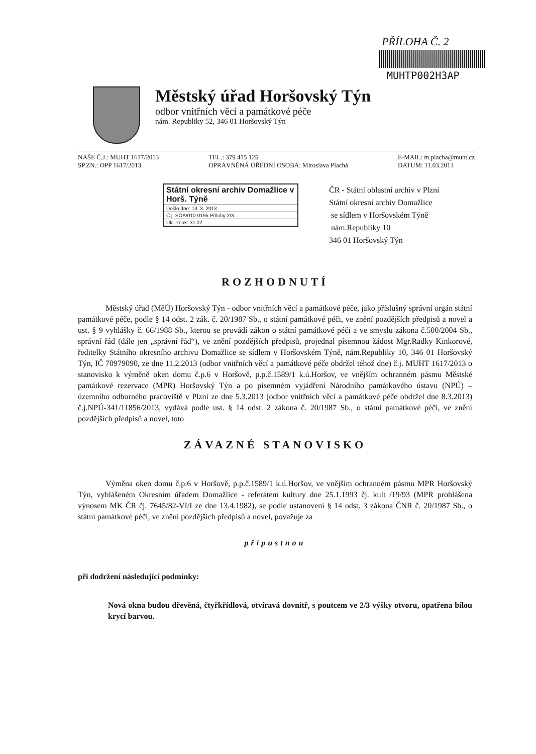PŘÍLOHA Č. 2
MUHTP002H3AP
Městský úřad Horšovský Týn
odbor vnitřních věcí a památkové péče
nám. Republiky 52, 346 01 Horšovský Týn
NAŠE Č.J.: MUHT 1617/2013
SP.ZN.: OPP 1617/2013
TEL.: 379 415 125
OPRÁVNĚNÁ ÚŘEDNÍ OSOBA: Miroslava Plachá
E-MAIL: m.placha@muht.cz
DATUM: 11.03.2013
Státní okresní archiv Domažlice v Horš. Týně
Došlo dne: 13. 3. 2013
Č.j. SOA/010-0195 Přílohy 2/3
Ukl. znak: 31.02
ČR - Státní oblastní archiv v Plzni
Státní okresní archiv Domažlice
se sídlem v Horšovském Týně
nám.Republiky 10
346 01 Horšovský Týn
ROZHODNUTÍ
Městský úřad (MěÚ) Horšovský Týn - odbor vnitřních věcí a památkové péče, jako příslušný správní orgán státní památkové péče, podle § 14 odst. 2 zák. č. 20/1987 Sb., o státní památkové péči, ve znění pozdějších předpisů a novel a ust. § 9 vyhlášky č. 66/1988 Sb., kterou se provádí zákon o státní památkové péči a ve smyslu zákona č.500/2004 Sb., správní řád (dále jen „správní řád“), ve znění pozdějších předpisů, projednal písemnou žádost Mgr.Radky Kinkorové, ředitelky Státního okresního archivu Domažlice se sídlem v Horšovském Týně, nám.Republiky 10, 346 01 Horšovský Týn, IČ 70979090, ze dne 11.2.2013 (odbor vnitřních věcí a památkové péče obdržel téhož dne) č.j. MUHT 1617/2013 o stanovisko k výměně oken domu č.p.6 v Horšově, p.p.č.1589/1 k.ú.Horšov, ve vnějším ochranném pásmu Městské památkové rezervace (MPR) Horšovský Týn a po písemném vyjádření Národního památkového ústavu (NPÚ) – územního odborného pracoviště v Plzni ze dne 5.3.2013 (odbor vnitřních věcí a památkové péče obdržel dne 8.3.2013) č.j.NPÚ-341/11856/2013, vydává podle ust. § 14 odst. 2 zákona č. 20/1987 Sb., o státní památkové péči, ve znění pozdějších předpisů a novel, toto
ZÁVAZNÉ STANOVISKO
Výměna oken domu č.p.6 v Horšově, p.p.č.1589/1 k.ú.Horšov, ve vnějším ochranném pásmu MPR Horšovský Týn, vyhlášeném Okresním úřadem Domažlice - referátem kultury dne 25.1.1993 čj. kult /19/93 (MPR prohlášena výnosem MK ČR čj. 7645/82-VI/I ze dne 13.4.1982), se podle ustanovení § 14 odst. 3 zákona ČNR č. 20/1987 Sb., o státní památkové péči, ve znění pozdějších předpisů a novel, považuje za
přípustnou
při dodržení následující podmínky:
Nová okna budou dřevěná, čtyřkřídlová, otvíravá dovnitř, s poutcem ve 2/3 výšky otvoru, opatřena bílou krycí barvou.